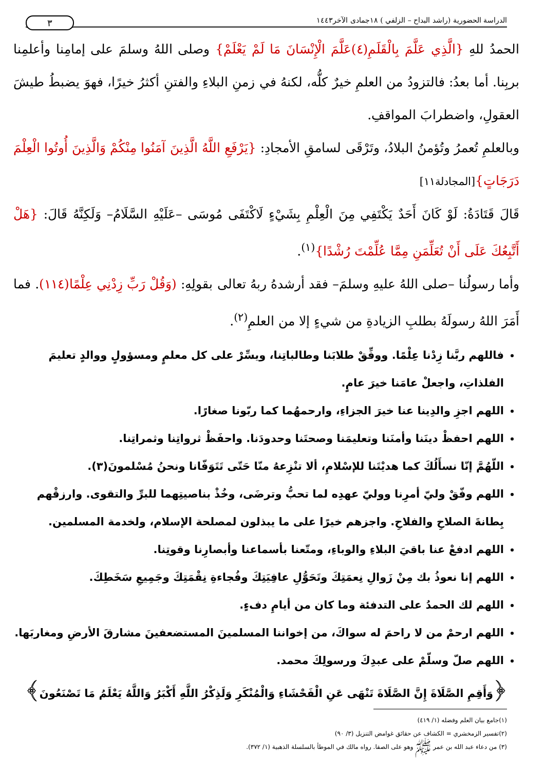الدراسة الحضورية (راشد البداح – الزلفي ) ١٨جمادى الآخر١٤٤٣ ٣
الحمدُ للهِ {الَّذِي عَلَّمَ بِالْقَلَمِ(٤)عَلَّمَ الْإِنْسَانَ مَا لَمْ يَعْلَمْ} وصلى اللهُ وسلمَ على إمامِنا وأعلمِنا بربِنا. أما بعدُ: فالتزودُ من العلمِ خيرٌ كلُّه، لكنهُ في زمنِ البلاءِ والفتنِ أكثرُ خيرًا، فهوَ يضبطُ طيشَ العقولِ، واضطرابَ المواقفِ.
وبالعلمِ تُعمرُ وتُؤمنُ البلادُ، وتَرْقَى لسامقِ الأمجادِ: {يَرْفَعِ اللَّهُ الَّذِينَ آمَنُوا مِنْكُمْ وَالَّذِينَ أُوتُوا الْعِلْمَ دَرَجَاتٍ}[المجادلة١١]
قَالَ قَتَادَةُ: لَوْ كَانَ أَحَدٌ يَكْتَفِي مِنَ الْعِلْمِ بِشَيْءٍ لَاكْتَفَى مُوسَى –عَلَيْهِ السَّلَامُ– وَلَكِنَّهُ قَالَ: {هَلْ أَتَّبِعُكَ عَلَى أَنْ تُعَلِّمَنِ مِمَّا عُلِّمْتَ رُشْدًا}<sup>(١)</sup>.
وأما رسولُنا –صلى اللهُ عليهِ وسلمَ– فقد أرشدهُ ربهُ تعالى بقولِهِ: (وَقُلْ رَبِّ زِدْنِي عِلْمًا(١١٤). فما أَمَرَ اللهُ رسولَهُ بطلبِ الزيادةِ من شيءٍ إلا من العلمِ<sup>(٢)</sup>.
فاللهم ربَّنا زِدْنا عِلْمًا. ووفِّقْ طلابَنا وطالباتِنا، ويسِّرْ على كل معلمٍ ومسؤولٍ ووالدٍ تعليمَ الفلذاتِ، واجعلْ عامَنا خيرَ عامٍ.
اللهم اجزِ والدِينا عنا خيرَ الجزاءِ، وارحمهُما كما ربّونا صغارًا.
اللهم احفظْ دينَنا وأمنَنا وتعليمَنا وصحتَنا وحدودَنا. واحفَظْ ثرواتِنا وثمراتِنا.
اللّهُمَّ إنّا نسأَلُكَ كما هديْتَنا للإسْلامِ، ألا تنْزِعهُ منّا حَتّى تَتَوَفّانا ونحنُ مُسْلمونَ(٣).
اللهم وفّقْ وليّ أمرِنا ووليّ عهدِه لما تحبُّ وترضَى، وخُذْ بناصيتِهما للبرِّ والتقوى. وارزقْهم بِطانةَ الصلاحِ والفلاحِ. واجزهم خيرًا على ما يبذلون لمصلحة الإسلام، ولخدمة المسلمين.
اللهم ادفعْ عنا باقيَ البلاءِ والوباءِ، ومتّعنا بأسماعنا وأبصارِنا وقوتِنا.
اللهم إنا نعوذُ بك مِنْ زَوالِ نِعمَتِكَ وتَحَوُّلِ عافِيَتِكَ وفُجاءةِ نِقْمَتِكَ وجَمِيعِ سَخَطِكَ.
اللهم لك الحمدُ على التدفئة وما كان من أيامِ دفءٍ.
اللهم ارحمْ من لا راحمَ له سواكَ، من إخواننا المسلمينَ المستضعفينَ مشارقَ الأرضِ ومغاربَها.
اللهم صلّ وسلّمْ على عبدِكَ ورسولِكَ محمد.
﴿وَأَقِمِ الصَّلَاةَ إِنَّ الصَّلَاةَ تَنْهَى عَنِ الْفَحْشَاءِ وَالْمُنْكَرِ وَلَذِكْرُ اللَّهِ أَكْبَرُ وَاللَّهُ يَعْلَمُ مَا تَصْنَعُونَ﴾
(١)جامع بيان العلم وفضله (١/ ٤١٩)
(٢)تفسير الزمخشري = الكشاف عن حقائق غوامض التنزيل (٣/ ٩٠)
(٣) من دعاء عبد الله بن عمر ﷺ وهو على الصفا. رواه مالك في الموطأ بالسلسلة الذهبية (١/ ٣٧٢).